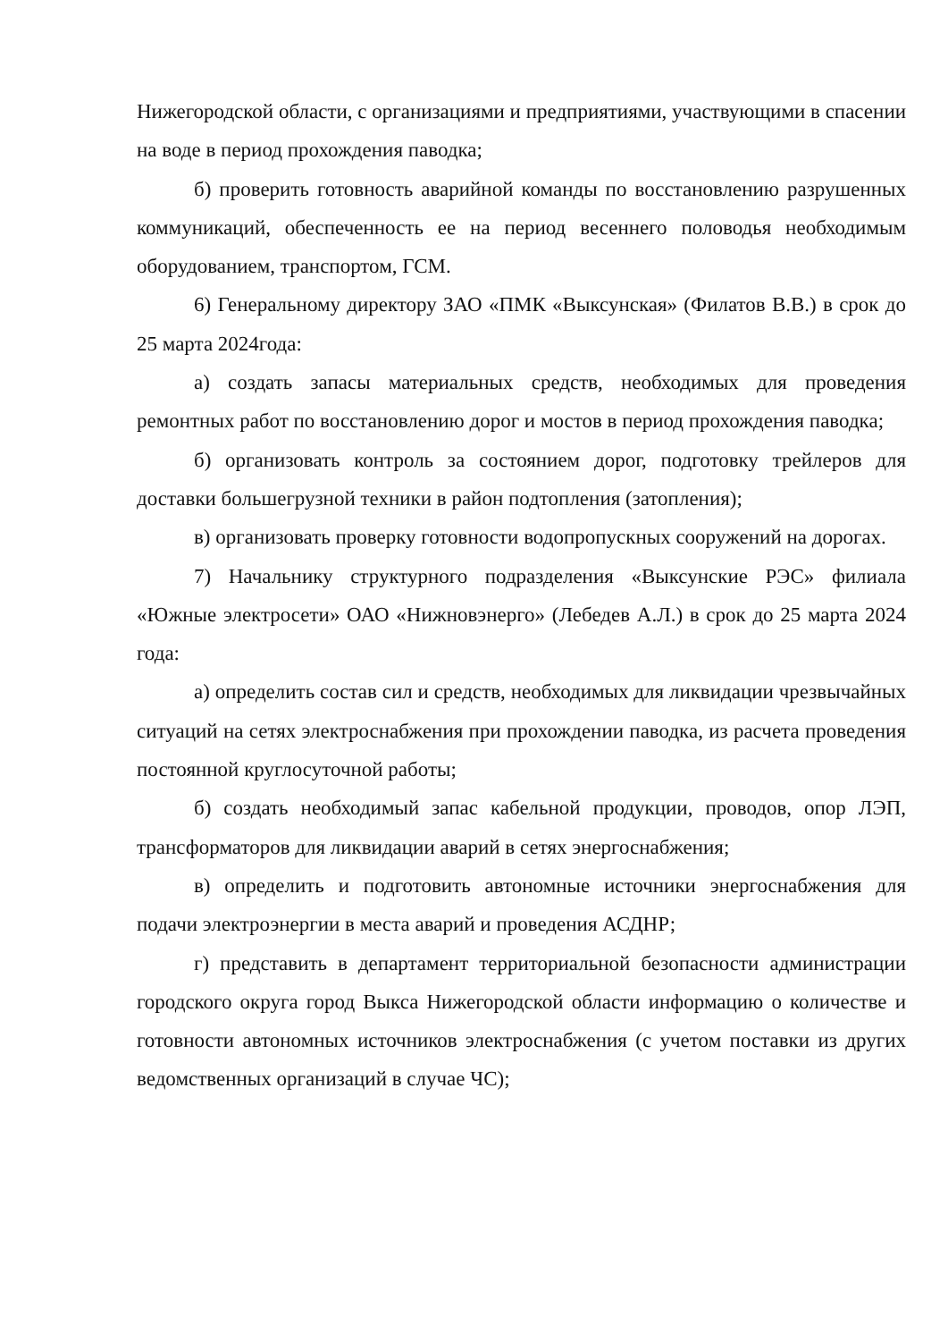Нижегородской области, с организациями и предприятиями, участвующими в спасении на воде в период прохождения паводка;
б) проверить готовность аварийной команды по восстановлению разрушенных коммуникаций, обеспеченность ее на период весеннего половодья необходимым оборудованием, транспортом, ГСМ.
6) Генеральному директору ЗАО «ПМК «Выксунская» (Филатов В.В.) в срок до 25 марта 2024года:
а) создать запасы материальных средств, необходимых для проведения ремонтных работ по восстановлению дорог и мостов в период прохождения паводка;
б) организовать контроль за состоянием дорог, подготовку трейлеров для доставки большегрузной техники в район подтопления (затопления);
в) организовать проверку готовности водопропускных сооружений на дорогах.
7) Начальнику структурного подразделения «Выксунские РЭС» филиала «Южные электросети» ОАО «Нижновэнерго» (Лебедев А.Л.) в срок до 25 марта 2024 года:
а) определить состав сил и средств, необходимых для ликвидации чрезвычайных ситуаций на сетях электроснабжения при прохождении паводка, из расчета проведения постоянной круглосуточной работы;
б) создать необходимый запас кабельной продукции, проводов, опор ЛЭП, трансформаторов для ликвидации аварий в сетях энергоснабжения;
в) определить и подготовить автономные источники энергоснабжения для подачи электроэнергии в места аварий и проведения АСДНР;
г) представить в департамент территориальной безопасности администрации городского округа город Выкса Нижегородской области информацию о количестве и готовности автономных источников электроснабжения (с учетом поставки из других ведомственных организаций в случае ЧС);